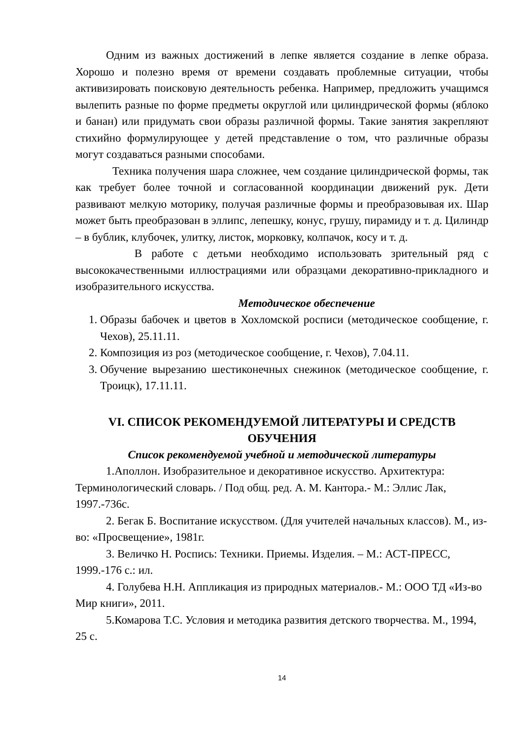Одним из важных достижений в лепке является создание в лепке образа. Хорошо и полезно время от времени создавать проблемные ситуации, чтобы активизировать поисковую деятельность ребенка. Например, предложить учащимся вылепить разные по форме предметы округлой или цилиндрической формы (яблоко и банан) или придумать свои образы различной формы. Такие занятия закрепляют стихийно формулирующее у детей представление о том, что различные образы могут создаваться разными способами.
Техника получения шара сложнее, чем создание цилиндрической формы, так как требует более точной и согласованной координации движений рук. Дети развивают мелкую моторику, получая различные формы и преобразовывая их. Шар может быть преобразован в эллипс, лепешку, конус, грушу, пирамиду и т. д. Цилиндр – в бублик, клубочек, улитку, листок, морковку, колпачок, косу и т. д.
В работе с детьми необходимо использовать зрительный ряд с высококачественными иллюстрациями или образцами декоративно-прикладного и изобразительного искусства.
Методическое обеспечение
1. Образы бабочек и цветов в Хохломской росписи (методическое сообщение, г. Чехов), 25.11.11.
2. Композиция из роз (методическое сообщение, г. Чехов), 7.04.11.
3. Обучение вырезанию шестиконечных снежинок (методическое сообщение, г. Троицк), 17.11.11.
VI. СПИСОК РЕКОМЕНДУЕМОЙ ЛИТЕРАТУРЫ И СРЕДСТВ ОБУЧЕНИЯ
Список рекомендуемой учебной и методической литературы
1.Аполлон. Изобразительное и декоративное искусство. Архитектура: Терминологический словарь. / Под общ. ред. А. М. Кантора.- М.: Эллис Лак, 1997.-736с.
2. Бегак Б. Воспитание искусством. (Для учителей начальных классов). М., из-во: «Просвещение», 1981г.
3. Величко Н. Роспись: Техники. Приемы. Изделия. – М.: АСТ-ПРЕСС, 1999.-176 с.: ил.
4. Голубева Н.Н. Аппликация из природных материалов.- М.: ООО ТД «Из-во Мир книги», 2011.
5.Комарова Т.С. Условия и методика развития детского творчества. М., 1994, 25 с.
14